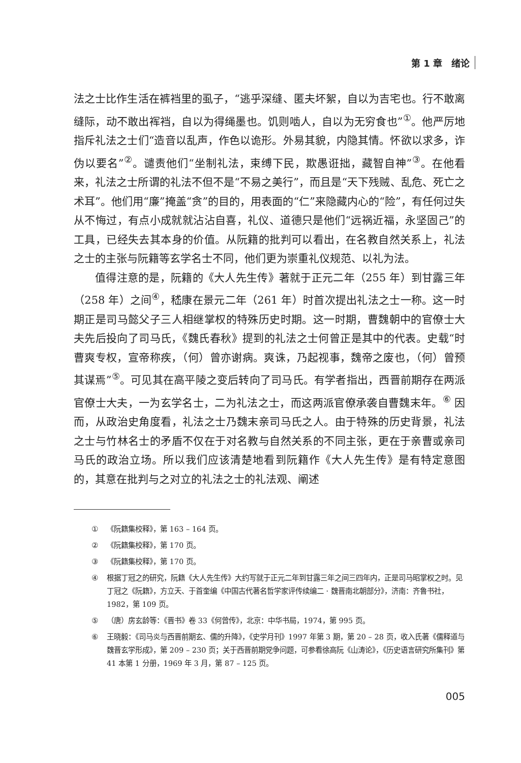第 1 章　绪论
法之士比作生活在裤裆里的虱子，“逃乎深缝、匿夫坏絮，自以为吉宅也。行不敢离缝际，动不敢出裈裆，自以为得绳墨也。饥则啮人，自以为无穷食也”<sup>①</sup>。他严厉地指斥礼法之士们“造音以乱声，作色以诡形。外易其貌，内隐其情。怀欲以求多，诈伪以要名”<sup>②</sup>。谴责他们“坐制礼法，束缚下民，欺愚诳拙，藏智自神”<sup>③</sup>。在他看来，礼法之士所谓的礼法不但不是“不易之美行”，而且是“天下残贼、乱危、死亡之术耳”。他们用“廉”掩盖“贪”的目的，用表面的“仁”来隐藏内心的“险”，有任何过失从不悔过，有点小成就就沾沾自喜，礼仪、道德只是他们“远祸近福，永坚固己”的工具，已经失去其本身的价值。从阮籍的批判可以看出，在名教自然关系上，礼法之士的主张与阮籍等玄学名士不同，他们更为崇重礼仪规范、以礼为法。
值得注意的是，阮籍的《大人先生传》著就于正元二年（255 年）到甘露三年（258 年）之间<sup>④</sup>，嵇康在景元二年（261 年）时首次提出礼法之士一称。这一时期正是司马懿父子三人相继掌权的特殊历史时期。这一时期，曹魏朝中的官僚士大夫先后投向了司马氏，《魏氏春秋》提到的礼法之士何曾正是其中的代表。史载“时曹爽专权，宣帝称疾，（何）曾亦谢病。爽诛，乃起视事，魏帝之废也，（何）曾预其谋焉”<sup>⑤</sup>。可见其在高平陵之变后转向了司马氏。有学者指出，西晋前期存在两派官僚士大夫，一为玄学名士，二为礼法之士，而这两派官僚承袭自曹魏末年。<sup>⑥</sup> 因而，从政治史角度看，礼法之士乃魏末亲司马氏之人。由于特殊的历史背景，礼法之士与竹林名士的矛盾不仅在于对名教与自然关系的不同主张，更在于亲曹或亲司马氏的政治立场。所以我们应该清楚地看到阮籍作《大人先生传》是有特定意图的，其意在批判与之对立的礼法之士的礼法观、阐述
① 《阮籍集校释》，第 163 – 164 页。
② 《阮籍集校释》，第 170 页。
③ 《阮籍集校释》，第 170 页。
④ 根据丁冠之的研究，阮籍《大人先生传》大约写就于正元二年到甘露三年之间三四年内，正是司马昭掌权之时。见丁冠之《阮籍》，方立天、于首奎编《中国古代著名哲学家评传续编二 · 魏晋南北朝部分》，济南：齐鲁书社，1982，第 109 页。
⑤ （唐）房玄龄等：《晋书》卷 33《何曾传》，北京：中华书局，1974，第 995 页。
⑥ 王晓毅：《司马炎与西晋前期玄、儒的升降》，《史学月刊》1997 年第 3 期，第 20 – 28 页，收入氏著《儒释道与魏晋玄学形成》，第 209 – 230 页；关于西晋前期党争问题，可参看徐高阮《山涛论》，《历史语言研究所集刊》第 41 本第 1 分册，1969 年 3 月，第 87 – 125 页。
005